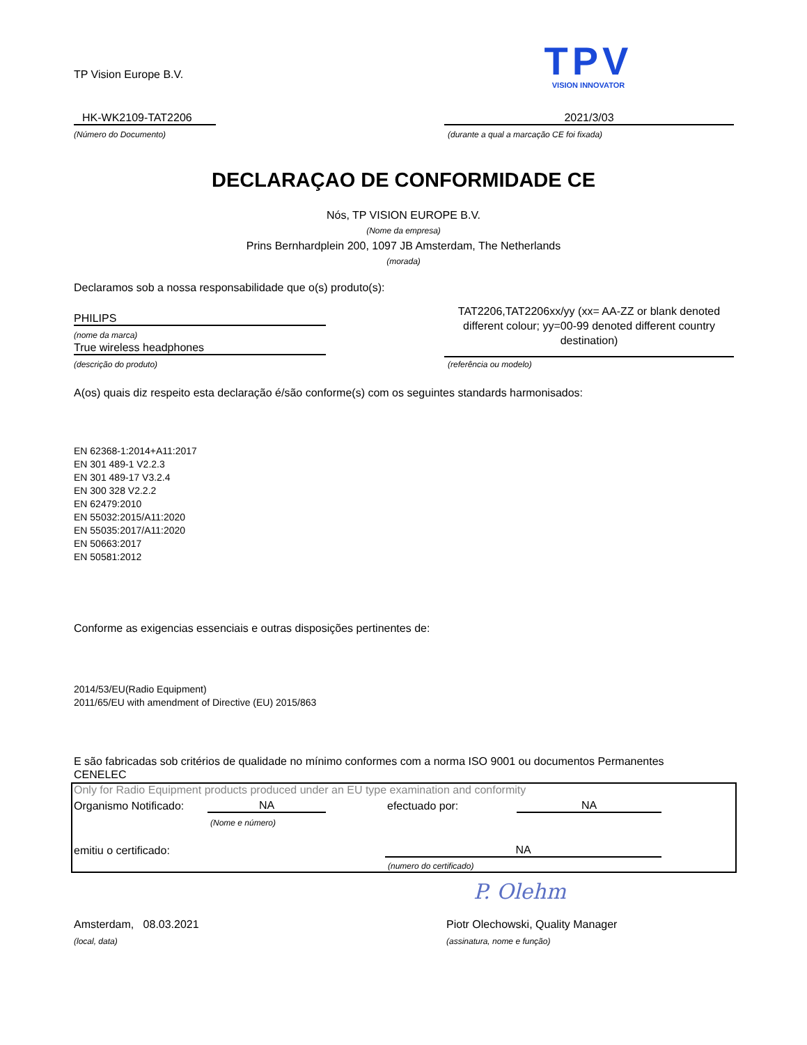TP Vision Europe B.V.
TPV
VISION INNOVATOR
HK-WK2109-TAT2206
(Número do Documento)
2021/3/03
(durante a qual a marcação CE foi fixada)
DECLARAÇAO DE CONFORMIDADE CE
Nós, TP VISION EUROPE B.V.
(Nome da empresa)
Prins Bernhardplein 200, 1097 JB Amsterdam, The Netherlands
(morada)
Declaramos sob a nossa responsabilidade que o(s) produto(s):
PHILIPS
(nome da marca)
True wireless headphones
(descrição do produto)
TAT2206,TAT2206xx/yy (xx= AA-ZZ or blank denoted different colour; yy=00-99 denoted different country destination)
(referência ou modelo)
A(os) quais diz respeito esta declaração é/são conforme(s) com os seguintes standards harmonisados:
EN 62368-1:2014+A11:2017
EN 301 489-1 V2.2.3
EN 301 489-17 V3.2.4
EN 300 328 V2.2.2
EN 62479:2010
EN 55032:2015/A11:2020
EN 55035:2017/A11:2020
EN 50663:2017
EN 50581:2012
Conforme as exigencias essenciais e outras disposições pertinentes de:
2014/53/EU(Radio Equipment)
2011/65/EU with amendment of Directive (EU) 2015/863
E são fabricadas sob critérios de qualidade no mínimo conformes com a norma ISO 9001 ou documentos Permanentes
CENELEC
Only for Radio Equipment products produced under an EU type examination and conformity
Organismo Notificado: NA
(Nome e número)
efectuado por: NA
emitiu o certificado: NA
(numero do certificado)
P. Olehm
Amsterdam, 08.03.2021
(local, data)
Piotr Olechowski, Quality Manager
(assinatura, nome e função)